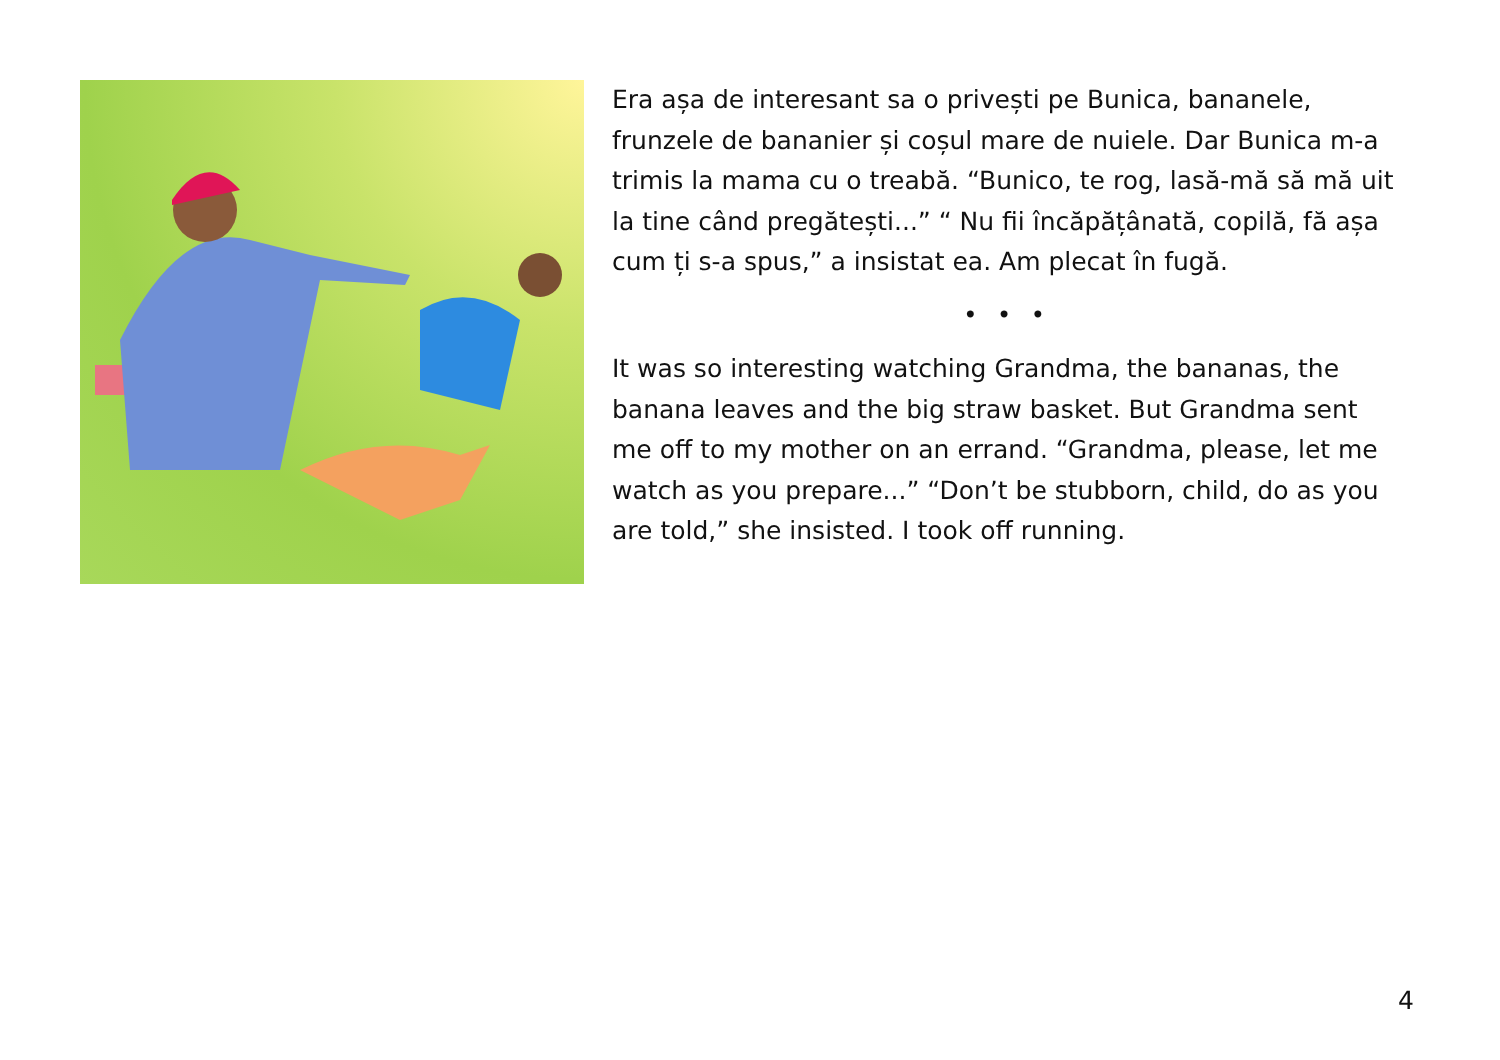Era așa de interesant sa o privești pe Bunica, bananele, frunzele de bananier și coșul mare de nuiele. Dar Bunica m-a trimis la mama cu o treabă. “Bunico, te rog, lasă-mă să mă uit la tine când pregătești...” “ Nu fii încăpățânată, copilă, fă așa cum ți s-a spus,” a insistat ea. Am plecat în fugă.
• • •
It was so interesting watching Grandma, the bananas, the banana leaves and the big straw basket. But Grandma sent me off to my mother on an errand. “Grandma, please, let me watch as you prepare...” “Don’t be stubborn, child, do as you are told,” she insisted. I took off running.
4